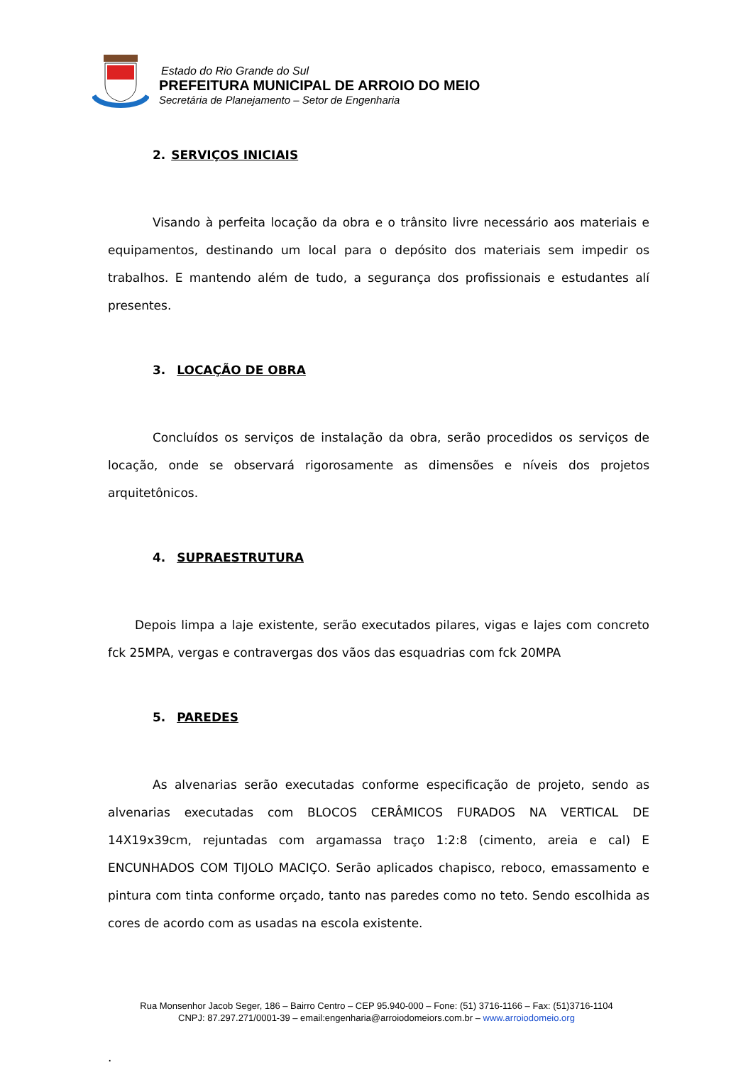Estado do Rio Grande do Sul
PREFEITURA MUNICIPAL DE ARROIO DO MEIO
Secretária de Planejamento – Setor de Engenharia
2. SERVIÇOS INICIAIS
Visando à perfeita locação da obra e o trânsito livre necessário aos materiais e equipamentos, destinando um local para o depósito dos materiais sem impedir os trabalhos. E mantendo além de tudo, a segurança dos profissionais e estudantes alí presentes.
3. LOCAÇÃO DE OBRA
Concluídos os serviços de instalação da obra, serão procedidos os serviços de locação, onde se observará rigorosamente as dimensões e níveis dos projetos arquitetônicos.
4. SUPRAESTRUTURA
Depois limpa a laje existente, serão executados pilares, vigas e lajes com concreto fck 25MPA, vergas e contravergas dos vãos das esquadrias com fck 20MPA
5. PAREDES
As alvenarias serão executadas conforme especificação de projeto, sendo as alvenarias executadas com BLOCOS CERÂMICOS FURADOS NA VERTICAL DE 14X19x39cm, rejuntadas com argamassa traço 1:2:8 (cimento, areia e cal) E ENCUNHADOS COM TIJOLO MACIÇO. Serão aplicados chapisco, reboco, emassamento e pintura com tinta conforme orçado, tanto nas paredes como no teto. Sendo escolhida as cores de acordo com as usadas na escola existente.
.
Rua Monsenhor Jacob Seger, 186 – Bairro Centro – CEP 95.940-000 – Fone: (51) 3716-1166 – Fax: (51)3716-1104
CNPJ: 87.297.271/0001-39 – email:engenharia@arroiodomeiors.com.br – www.arroiodomeio.org